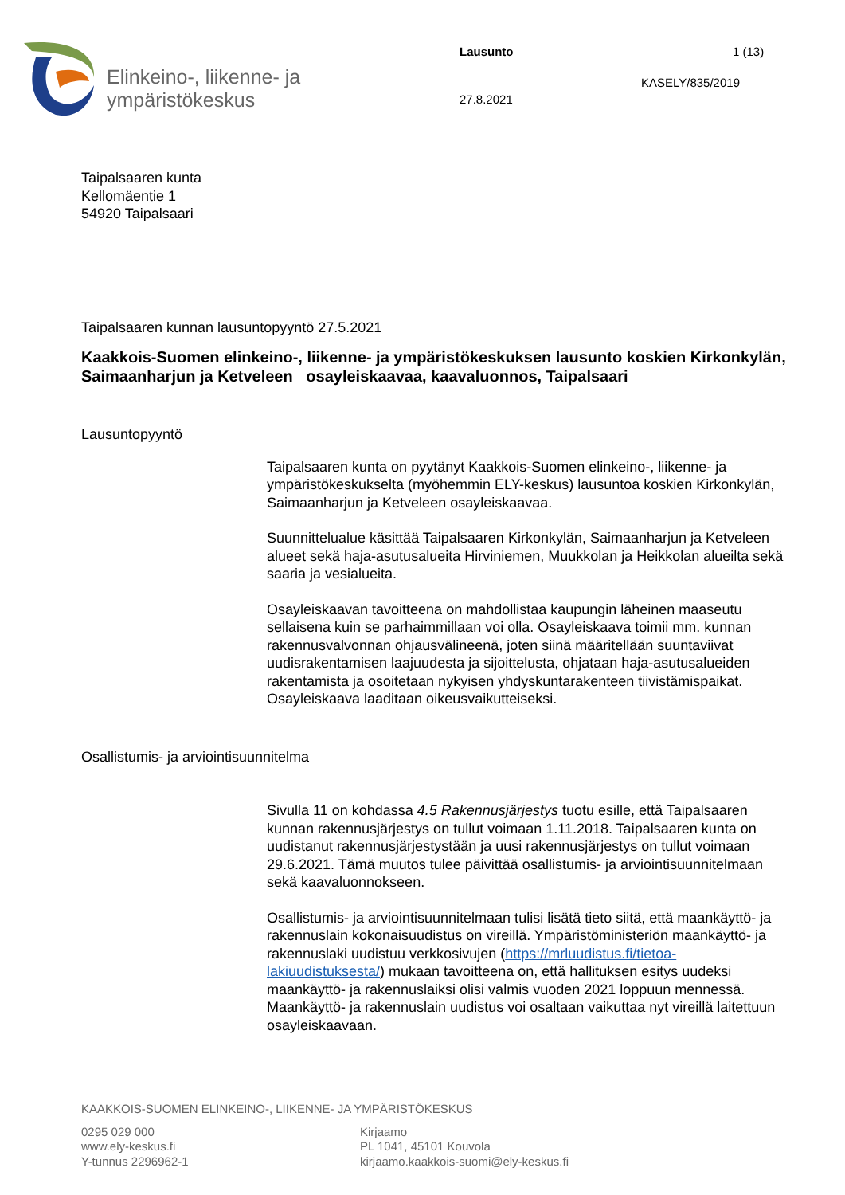Elinkeino-, liikenne- ja
ympäristökeskus
Lausunto 1 (13)
KASELY/835/2019
27.8.2021
Taipalsaaren kunta
Kellomäentie 1
54920 Taipalsaari
Taipalsaaren kunnan lausuntopyyntö 27.5.2021
Kaakkois-Suomen elinkeino-, liikenne- ja ympäristökeskuksen lausunto koskien Kirkonkylän, Saimaanharjun ja Ketveleen osayleiskaavaa, kaavaluonnos, Taipalsaari
Lausuntopyyntö
Taipalsaaren kunta on pyytänyt Kaakkois-Suomen elinkeino-, liikenne- ja ympäristökeskukselta (myöhemmin ELY-keskus) lausuntoa koskien Kirkonkylän, Saimaanharjun ja Ketveleen osayleiskaavaa.
Suunnittelualue käsittää Taipalsaaren Kirkonkylän, Saimaanharjun ja Ketveleen alueet sekä haja-asutusalueita Hirviniemen, Muukkolan ja Heikkolan alueilta sekä saaria ja vesialueita.
Osayleiskaavan tavoitteena on mahdollistaa kaupungin läheinen maaseutu sellaisena kuin se parhaimmillaan voi olla. Osayleiskaava toimii mm. kunnan rakennusvalvonnan ohjausvälineenä, joten siinä määritellään suuntaviivat uudisrakentamisen laajuudesta ja sijoittelusta, ohjataan haja-asutusalueiden rakentamista ja osoitetaan nykyisen yhdyskuntarakenteen tiivistämispaikat. Osayleiskaava laaditaan oikeusvaikutteiseksi.
Osallistumis- ja arviointisuunnitelma
Sivulla 11 on kohdassa 4.5 Rakennusjärjestys tuotu esille, että Taipalsaaren kunnan rakennusjärjestys on tullut voimaan 1.11.2018. Taipalsaaren kunta on uudistanut rakennusjärjestystään ja uusi rakennusjärjestys on tullut voimaan 29.6.2021. Tämä muutos tulee päivittää osallistumis- ja arviointisuunnitelmaan sekä kaavaluonnokseen.
Osallistumis- ja arviointisuunnitelmaan tulisi lisätä tieto siitä, että maankäyttö- ja rakennuslain kokonaisuudistus on vireillä. Ympäristöministeriön maankäyttö- ja rakennuslaki uudistuu verkkosivujen (https://mrluudistus.fi/tietoa-lakiuudistuksesta/) mukaan tavoitteena on, että hallituksen esitys uudeksi maankäyttö- ja rakennuslaiksi olisi valmis vuoden 2021 loppuun mennessä. Maankäyttö- ja rakennuslain uudistus voi osaltaan vaikuttaa nyt vireillä laitettuun osayleiskaavaan.
KAAKKOIS-SUOMEN ELINKEINO-, LIIKENNE- JA YMPÄRISTÖKESKUS
0295 029 000
www.ely-keskus.fi
Y-tunnus 2296962-1
Kirjaamo
PL 1041, 45101 Kouvola
kirjaamo.kaakkois-suomi@ely-keskus.fi